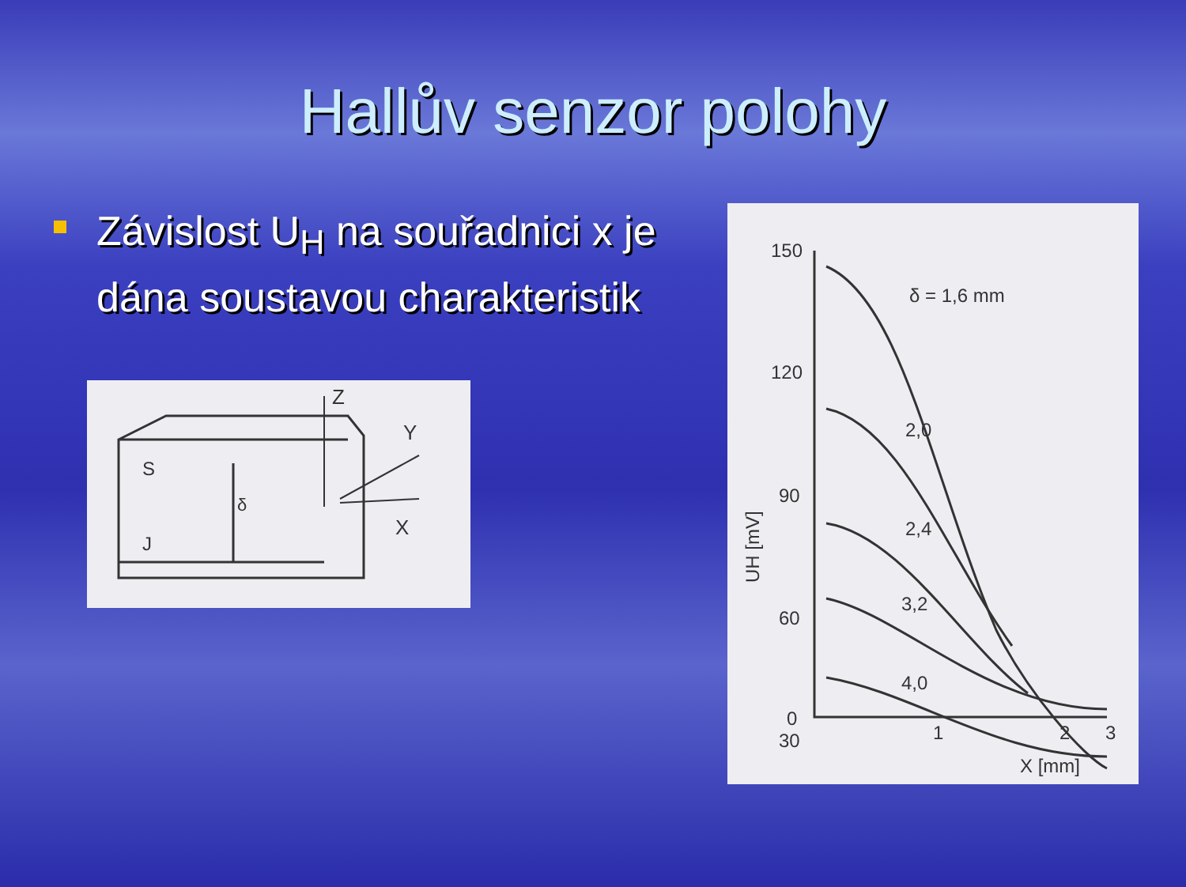Hallův senzor polohy
Závislost U<sub>H</sub> na souřadnici x je dána soustavou charakteristik
Z
Y
X
S
J
δ
150
120
90
60
30
0
1
2
3
X [mm]
δ = 1,6 mm
2,0
2,4
3,2
4,0
UH [mV]